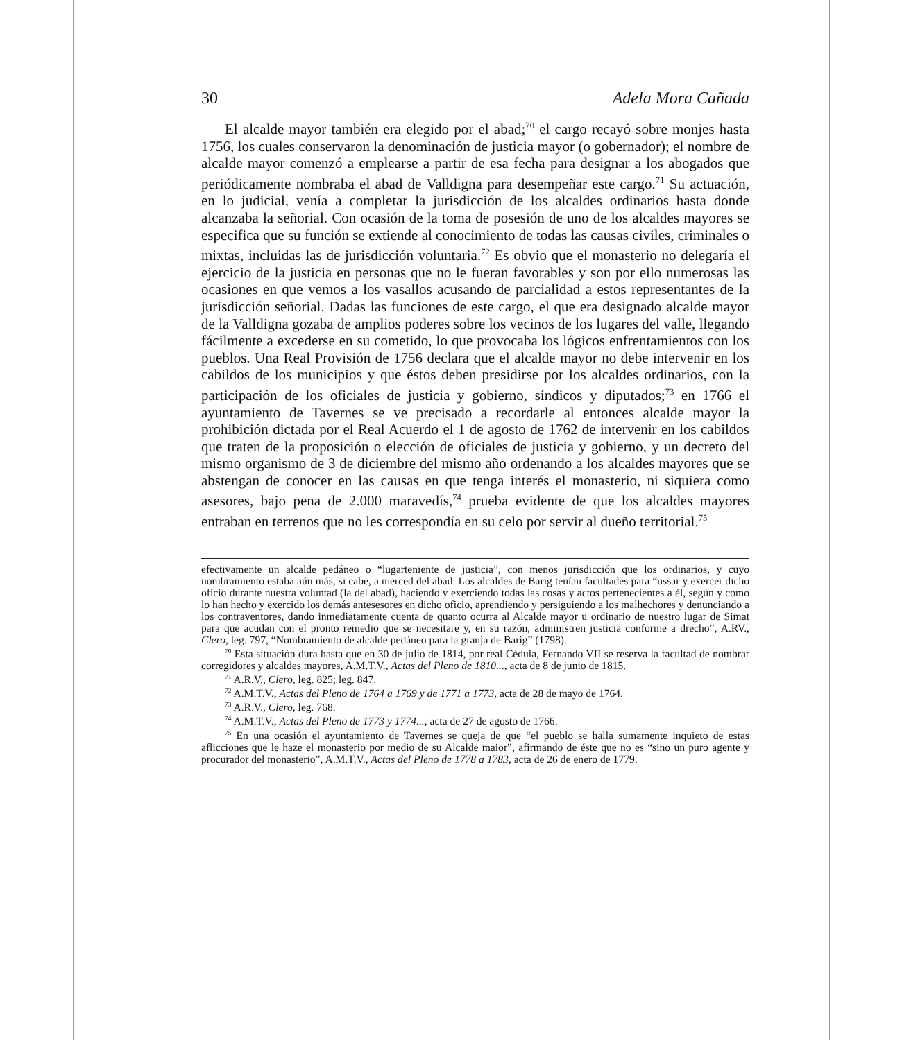30 Adela Mora Cañada
El alcalde mayor también era elegido por el abad;<sup>70</sup> el cargo recayó sobre monjes hasta 1756, los cuales conservaron la denominación de justicia mayor (o gobernador); el nombre de alcalde mayor comenzó a emplearse a partir de esa fecha para designar a los abogados que periódicamente nombraba el abad de Valldigna para desempeñar este cargo.<sup>71</sup> Su actuación, en lo judicial, venía a completar la jurisdicción de los alcaldes ordinarios hasta donde alcanzaba la señorial. Con ocasión de la toma de posesión de uno de los alcaldes mayores se especifica que su función se extiende al conocimiento de todas las causas civiles, criminales o mixtas, incluidas las de jurisdicción voluntaria.<sup>72</sup> Es obvio que el monasterio no delegaría el ejercicio de la justicia en personas que no le fueran favorables y son por ello numerosas las ocasiones en que vemos a los vasallos acusando de parcialidad a estos representantes de la jurisdicción señorial. Dadas las funciones de este cargo, el que era designado alcalde mayor de la Valldigna gozaba de amplios poderes sobre los vecinos de los lugares del valle, llegando fácilmente a excederse en su cometido, lo que provocaba los lógicos enfrentamientos con los pueblos. Una Real Provisión de 1756 declara que el alcalde mayor no debe intervenir en los cabildos de los municipios y que éstos deben presidirse por los alcaldes ordinarios, con la participación de los oficiales de justicia y gobierno, síndicos y diputados;<sup>73</sup> en 1766 el ayuntamiento de Tavernes se ve precisado a recordarle al entonces alcalde mayor la prohibición dictada por el Real Acuerdo el 1 de agosto de 1762 de intervenir en los cabildos que traten de la proposición o elección de oficiales de justicia y gobierno, y un decreto del mismo organismo de 3 de diciembre del mismo año ordenando a los alcaldes mayores que se abstengan de conocer en las causas en que tenga interés el monasterio, ni siquiera como asesores, bajo pena de 2.000 maravedís,<sup>74</sup> prueba evidente de que los alcaldes mayores entraban en terrenos que no les correspondía en su celo por servir al dueño territorial.<sup>75</sup>
efectivamente un alcalde pedáneo o “lugarteniente de justicia”, con menos jurisdicción que los ordinarios, y cuyo nombramiento estaba aún más, si cabe, a merced del abad. Los alcaldes de Barig tenían facultades para “ussar y exercer dicho oficio durante nuestra voluntad (la del abad), haciendo y exerciendo todas las cosas y actos pertenecientes a él, según y como lo han hecho y exercido los demás antesesores en dicho oficio, aprendiendo y persiguiendo a los malhechores y denunciando a los contraventores, dando inmediatamente cuenta de quanto ocurra al Alcalde mayor u ordinario de nuestro lugar de Simat para que acudan con el pronto remedio que se necesitare y, en su razón, administren justicia conforme a drecho”, A.RV., Clero, leg. 797, “Nombramiento de alcalde pedáneo para la granja de Barig” (1798).
<sup>70</sup> Esta situación dura hasta que en 30 de julio de 1814, por real Cédula, Fernando VII se reserva la facultad de nombrar corregidores y alcaldes mayores, A.M.T.V., Actas del Pleno de 1810..., acta de 8 de junio de 1815.
<sup>71</sup> A.R.V., Clero, leg. 825; leg. 847.
<sup>72</sup> A.M.T.V., Actas del Pleno de 1764 a 1769 y de 1771 a 1773, acta de 28 de mayo de 1764.
<sup>73</sup> A.R.V., Clero, leg. 768.
<sup>74</sup> A.M.T.V., Actas del Pleno de 1773 y 1774..., acta de 27 de agosto de 1766.
<sup>75</sup> En una ocasión el ayuntamiento de Tavernes se queja de que “el pueblo se halla sumamente inquieto de estas aflicciones que le haze el monasterio por medio de su Alcalde maior”, afirmando de éste que no es “sino un puro agente y procurador del monasterio”, A.M.T.V., Actas del Pleno de 1778 a 1783, acta de 26 de enero de 1779.